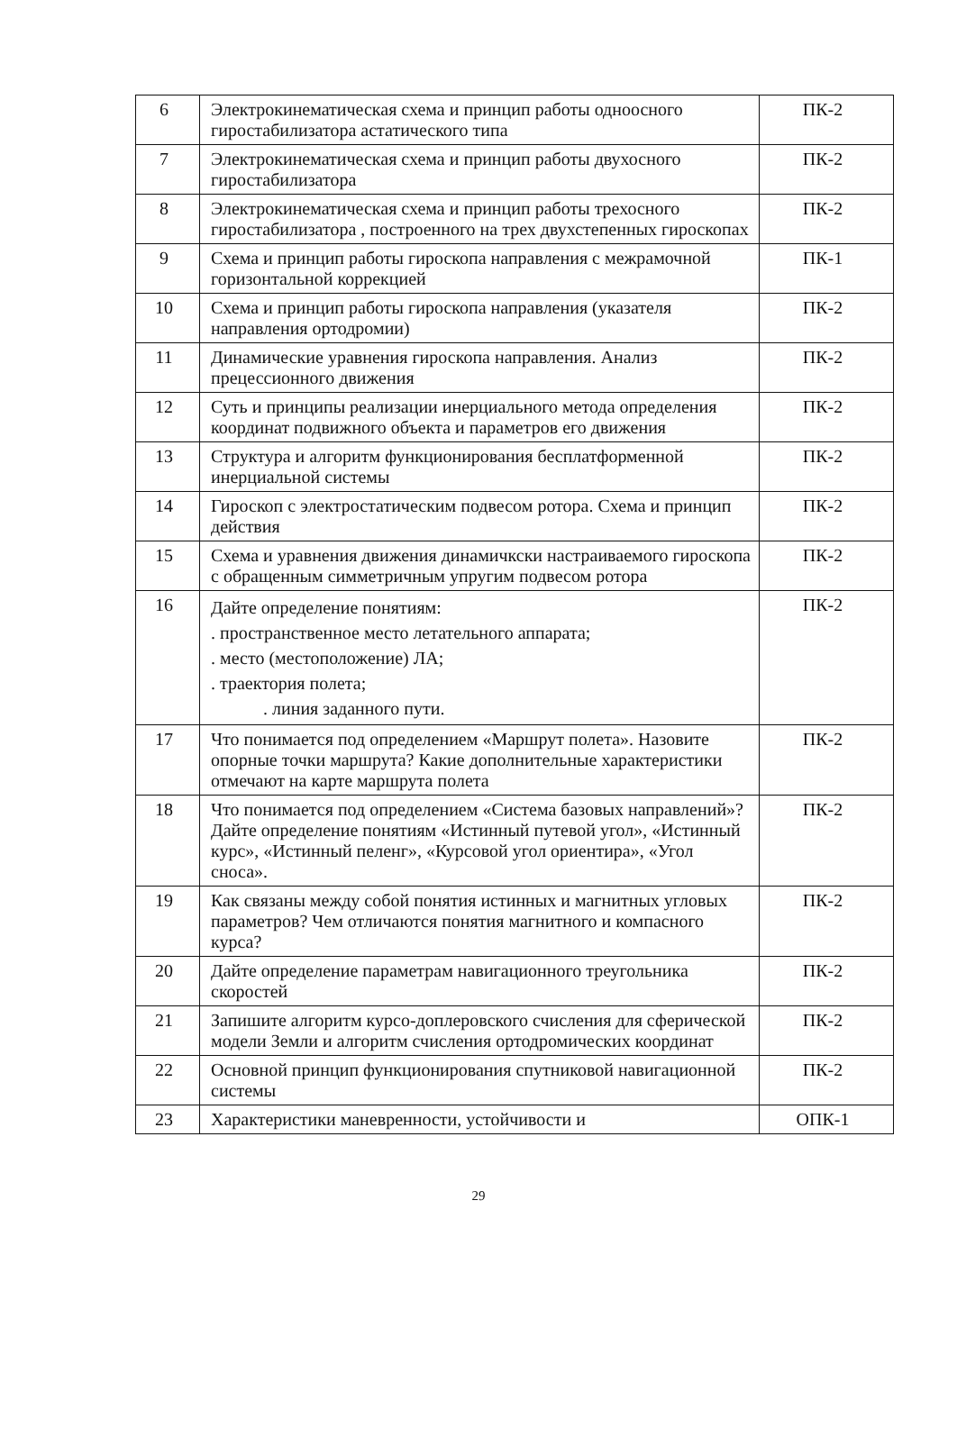| 6 | Электрокинематическая схема и принцип работы одноосного гиростабилизатора астатического типа | ПК-2 |
| 7 | Электрокинематическая схема и принцип работы двухосного гиростабилизатора | ПК-2 |
| 8 | Электрокинематическая схема и принцип работы трехосного гиростабилизатора , построенного на трех двухстепенных гироскопах | ПК-2 |
| 9 | Схема и принцип работы гироскопа направления с межрамочной горизонтальной коррекцией | ПК-1 |
| 10 | Схема и принцип работы гироскопа направления (указателя направления ортодромии) | ПК-2 |
| 11 | Динамические уравнения гироскопа направления. Анализ прецессионного движения | ПК-2 |
| 12 | Суть и принципы реализации инерциального метода определения координат подвижного объекта и параметров его движения | ПК-2 |
| 13 | Структура и алгоритм функционирования бесплатформенной инерциальной системы | ПК-2 |
| 14 | Гироскоп с электростатическим подвесом ротора. Схема и принцип действия | ПК-2 |
| 15 | Схема и уравнения движения динамичкски настраиваемого гироскопа с обращенным симметричным упругим подвесом ротора | ПК-2 |
| 16 | Дайте определение понятиям: . пространственное место летательного аппарата; . место (местоположение) ЛА; . траектория полета; . линия заданного пути. | ПК-2 |
| 17 | Что понимается под определением «Маршрут полета». Назовите опорные точки маршрута? Какие дополнительные характеристики отмечают на карте маршрута полета | ПК-2 |
| 18 | Что понимается под определением «Система базовых направлений»? Дайте определение понятиям «Истинный путевой угол», «Истинный курс», «Истинный пеленг», «Курсовой угол ориентира», «Угол сноса». | ПК-2 |
| 19 | Как связаны между собой понятия истинных и магнитных угловых параметров? Чем отличаются понятия магнитного и компасного курса? | ПК-2 |
| 20 | Дайте определение параметрам навигационного треугольника скоростей | ПК-2 |
| 21 | Запишите алгоритм курсо-доплеровского счисления для сферической модели Земли и алгоритм счисления ортодромических координат | ПК-2 |
| 22 | Основной принцип функционирования спутниковой навигационной системы | ПК-2 |
| 23 | Характеристики маневренности, устойчивости и | ОПК-1 |
29